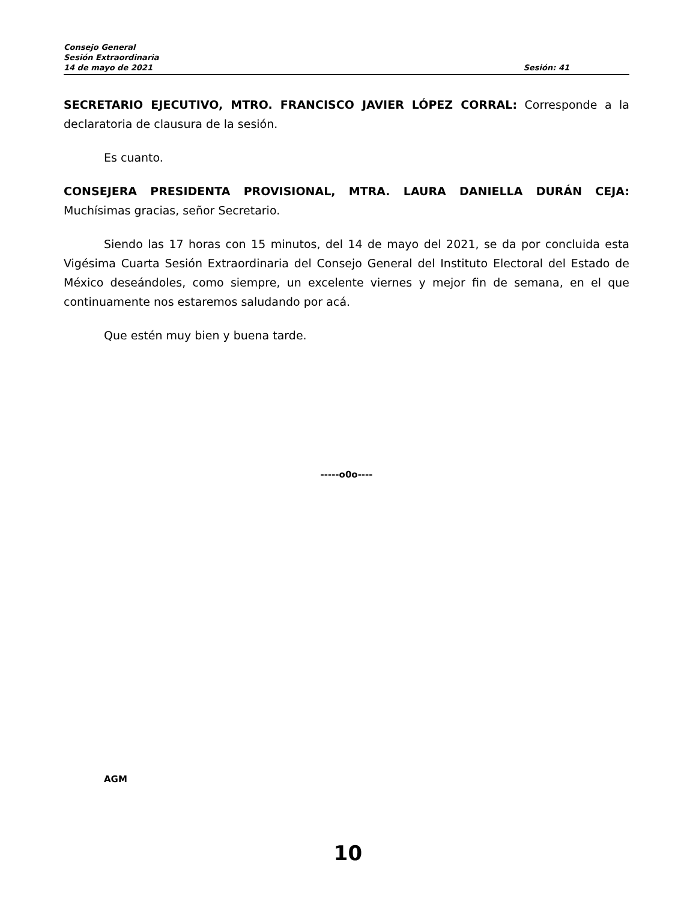Consejo General
Sesión Extraordinaria
14 de mayo de 2021 Sesión: 41
SECRETARIO EJECUTIVO, MTRO. FRANCISCO JAVIER LÓPEZ CORRAL: Corresponde a la declaratoria de clausura de la sesión.
Es cuanto.
CONSEJERA PRESIDENTA PROVISIONAL, MTRA. LAURA DANIELLA DURÁN CEJA: Muchísimas gracias, señor Secretario.
Siendo las 17 horas con 15 minutos, del 14 de mayo del 2021, se da por concluida esta Vigésima Cuarta Sesión Extraordinaria del Consejo General del Instituto Electoral del Estado de México deseándoles, como siempre, un excelente viernes y mejor fin de semana, en el que continuamente nos estaremos saludando por acá.
Que estén muy bien y buena tarde.
-----o0o----
AGM
10